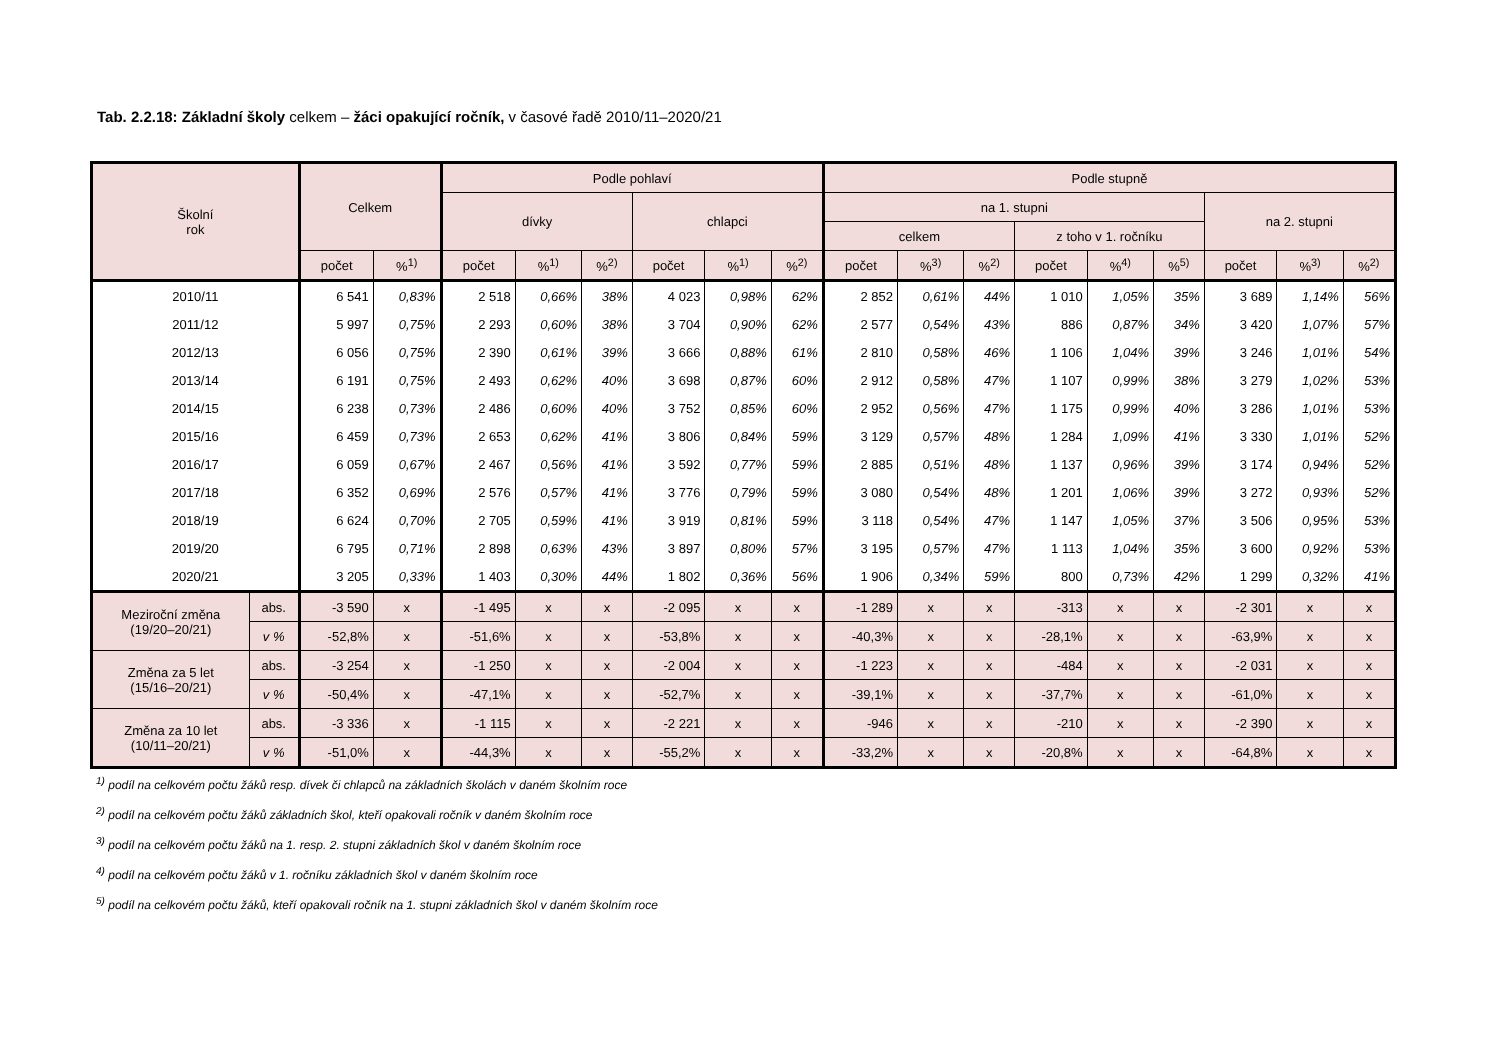Tab. 2.2.18: Základní školy celkem – žáci opakující ročník, v časové řadě 2010/11–2020/21
| Školní rok | | Celkem | | Podle pohlaví | | | | | | Podle stupně | | | | | | | | |
| --- | --- | --- | --- | --- | --- | --- | --- | --- | --- | --- | --- | --- | --- | --- | --- | --- | --- | --- |
| | | | | dívky | | | chlapci | | | na 1. stupni | | | | | | na 2. stupni | | |
| | | | | | | | | | | celkem | | | z toho v 1. ročníku | | | | | |
| | | počet | %<sup>1)</sup> | počet | %<sup>1)</sup> | %<sup>2)</sup> | počet | %<sup>1)</sup> | %<sup>2)</sup> | počet | %<sup>3)</sup> | %<sup>2)</sup> | počet | %<sup>4)</sup> | %<sup>5)</sup> | počet | %<sup>3)</sup> | %<sup>2)</sup> |
| 2010/11 | | 6 541 | 0,83% | 2 518 | 0,66% | 38% | 4 023 | 0,98% | 62% | 2 852 | 0,61% | 44% | 1 010 | 1,05% | 35% | 3 689 | 1,14% | 56% |
| 2011/12 | | 5 997 | 0,75% | 2 293 | 0,60% | 38% | 3 704 | 0,90% | 62% | 2 577 | 0,54% | 43% | 886 | 0,87% | 34% | 3 420 | 1,07% | 57% |
| 2012/13 | | 6 056 | 0,75% | 2 390 | 0,61% | 39% | 3 666 | 0,88% | 61% | 2 810 | 0,58% | 46% | 1 106 | 1,04% | 39% | 3 246 | 1,01% | 54% |
| 2013/14 | | 6 191 | 0,75% | 2 493 | 0,62% | 40% | 3 698 | 0,87% | 60% | 2 912 | 0,58% | 47% | 1 107 | 0,99% | 38% | 3 279 | 1,02% | 53% |
| 2014/15 | | 6 238 | 0,73% | 2 486 | 0,60% | 40% | 3 752 | 0,85% | 60% | 2 952 | 0,56% | 47% | 1 175 | 0,99% | 40% | 3 286 | 1,01% | 53% |
| 2015/16 | | 6 459 | 0,73% | 2 653 | 0,62% | 41% | 3 806 | 0,84% | 59% | 3 129 | 0,57% | 48% | 1 284 | 1,09% | 41% | 3 330 | 1,01% | 52% |
| 2016/17 | | 6 059 | 0,67% | 2 467 | 0,56% | 41% | 3 592 | 0,77% | 59% | 2 885 | 0,51% | 48% | 1 137 | 0,96% | 39% | 3 174 | 0,94% | 52% |
| 2017/18 | | 6 352 | 0,69% | 2 576 | 0,57% | 41% | 3 776 | 0,79% | 59% | 3 080 | 0,54% | 48% | 1 201 | 1,06% | 39% | 3 272 | 0,93% | 52% |
| 2018/19 | | 6 624 | 0,70% | 2 705 | 0,59% | 41% | 3 919 | 0,81% | 59% | 3 118 | 0,54% | 47% | 1 147 | 1,05% | 37% | 3 506 | 0,95% | 53% |
| 2019/20 | | 6 795 | 0,71% | 2 898 | 0,63% | 43% | 3 897 | 0,80% | 57% | 3 195 | 0,57% | 47% | 1 113 | 1,04% | 35% | 3 600 | 0,92% | 53% |
| 2020/21 | | 3 205 | 0,33% | 1 403 | 0,30% | 44% | 1 802 | 0,36% | 56% | 1 906 | 0,34% | 59% | 800 | 0,73% | 42% | 1 299 | 0,32% | 41% |
| Meziroční změna (19/20–20/21) | abs. | -3 590 | x | -1 495 | x | x | -2 095 | x | x | -1 289 | x | x | -313 | x | x | -2 301 | x | x |
| | v % | -52,8% | x | -51,6% | x | x | -53,8% | x | x | -40,3% | x | x | -28,1% | x | x | -63,9% | x | x |
| Změna za 5 let (15/16–20/21) | abs. | -3 254 | x | -1 250 | x | x | -2 004 | x | x | -1 223 | x | x | -484 | x | x | -2 031 | x | x |
| | v % | -50,4% | x | -47,1% | x | x | -52,7% | x | x | -39,1% | x | x | -37,7% | x | x | -61,0% | x | x |
| Změna za 10 let (10/11–20/21) | abs. | -3 336 | x | -1 115 | x | x | -2 221 | x | x | -946 | x | x | -210 | x | x | -2 390 | x | x |
| | v % | -51,0% | x | -44,3% | x | x | -55,2% | x | x | -33,2% | x | x | -20,8% | x | x | -64,8% | x | x |
<sup>1)</sup> podíl na celkovém počtu žáků resp. dívek či chlapců na základních školách v daném školním roce
<sup>2)</sup> podíl na celkovém počtu žáků základních škol, kteří opakovali ročník v daném školním roce
<sup>3)</sup> podíl na celkovém počtu žáků na 1. resp. 2. stupni základních škol v daném školním roce
<sup>4)</sup> podíl na celkovém počtu žáků v 1. ročníku základních škol v daném školním roce
<sup>5)</sup> podíl na celkovém počtu žáků, kteří opakovali ročník na 1. stupni základních škol v daném školním roce